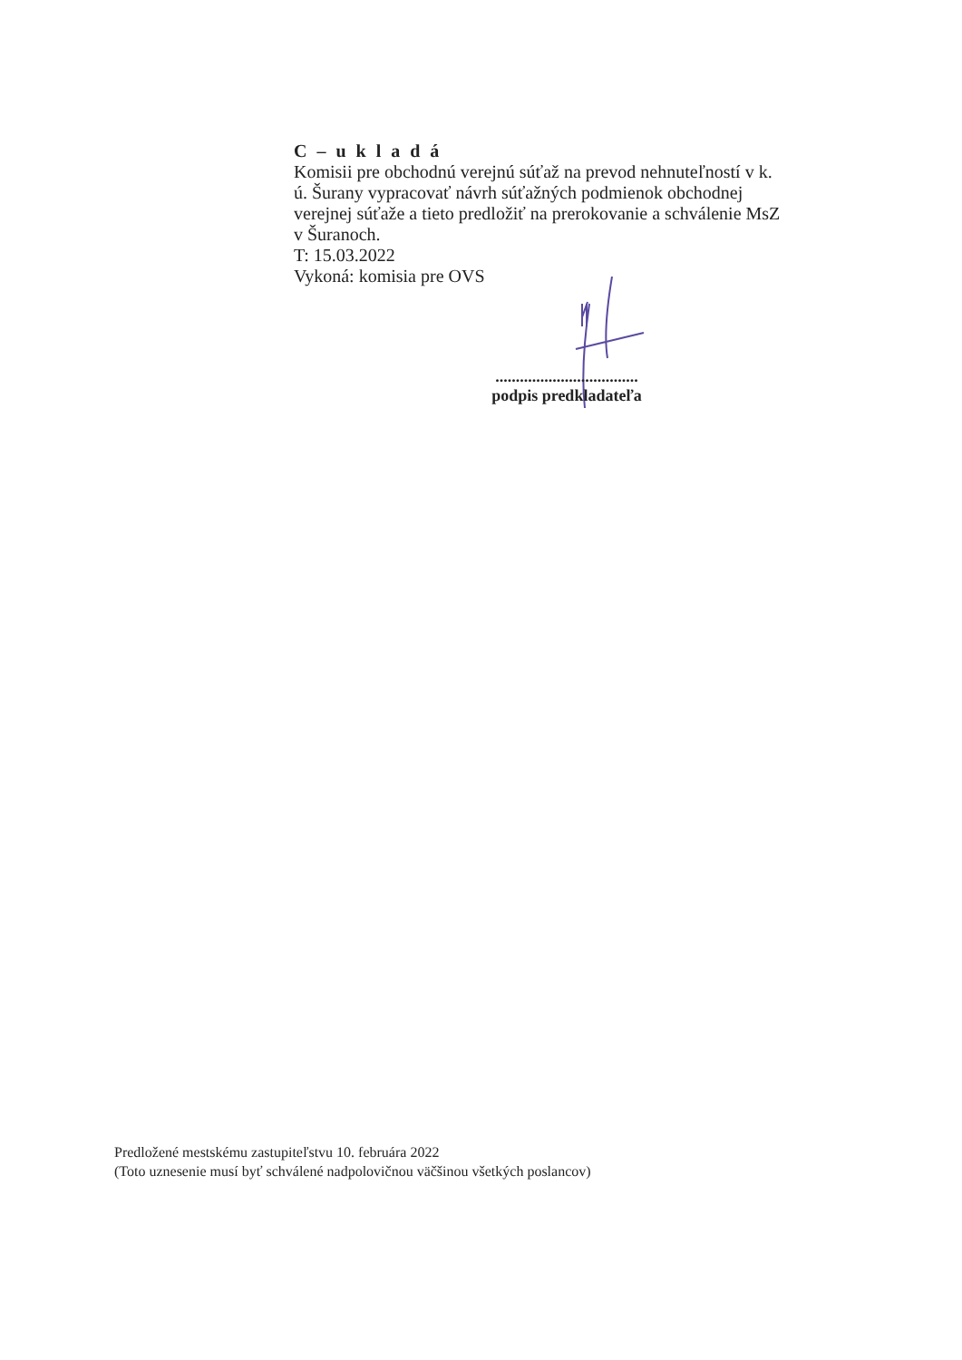C – u k l a d á
Komisii pre obchodnú verejnú súťaž na prevod nehnuteľností v k. ú. Šurany vypracovať návrh súťažných podmienok obchodnej verejnej súťaže a tieto predložiť na prerokovanie a schválenie MsZ v Šuranoch.
T: 15.03.2022
Vykoná: komisia pre OVS
...................................
podpis predkladateľa
Predložené mestskému zastupiteľstvu 10. februára 2022
(Toto uznesenie musí byť schválené nadpolovičnou väčšinou všetkých poslancov)